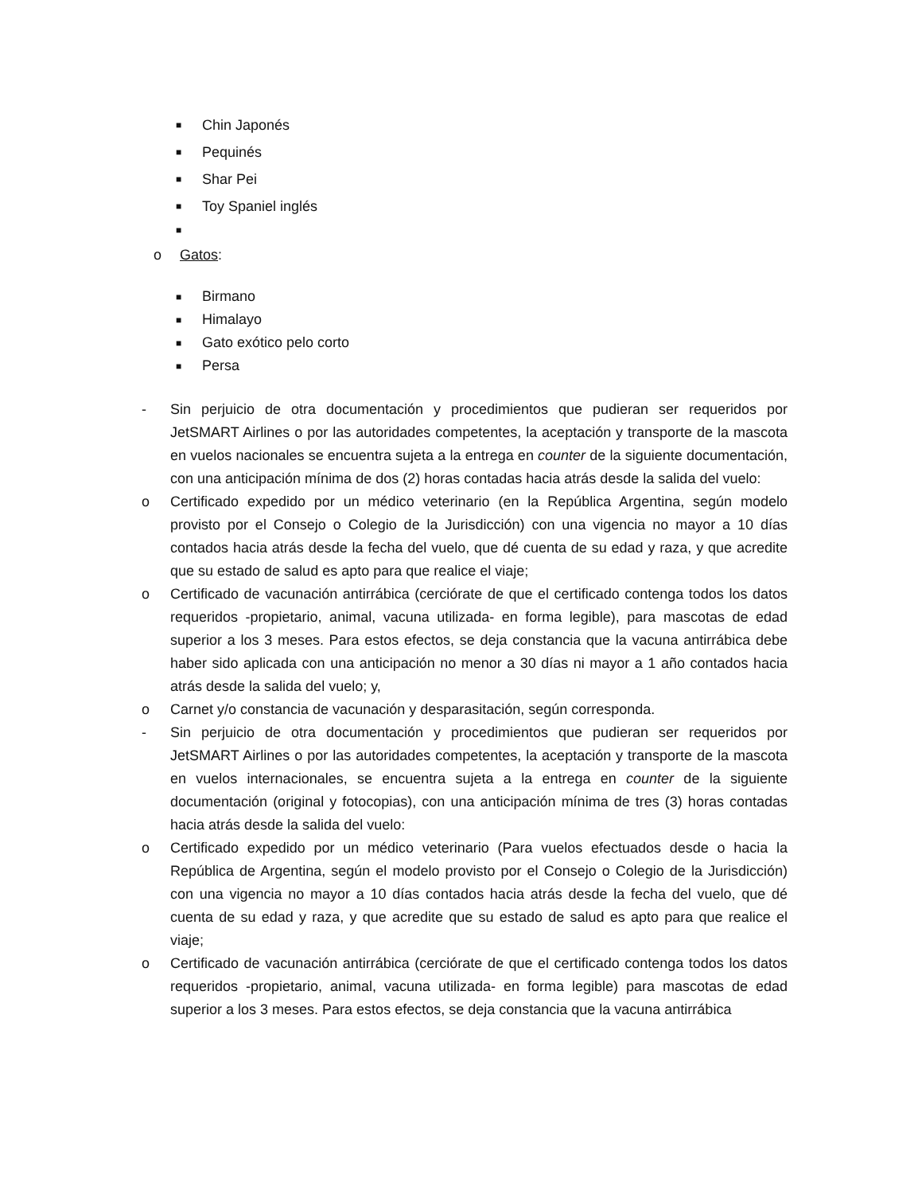■ Chin Japonés
■ Pequinés
■ Shar Pei
■ Toy Spaniel inglés
■
o Gatos:
■ Birmano
■ Himalayo
■ Gato exótico pelo corto
■ Persa
- Sin perjuicio de otra documentación y procedimientos que pudieran ser requeridos por JetSMART Airlines o por las autoridades competentes, la aceptación y transporte de la mascota en vuelos nacionales se encuentra sujeta a la entrega en counter de la siguiente documentación, con una anticipación mínima de dos (2) horas contadas hacia atrás desde la salida del vuelo:
o Certificado expedido por un médico veterinario (en la República Argentina, según modelo provisto por el Consejo o Colegio de la Jurisdicción) con una vigencia no mayor a 10 días contados hacia atrás desde la fecha del vuelo, que dé cuenta de su edad y raza, y que acredite que su estado de salud es apto para que realice el viaje;
o Certificado de vacunación antirrábica (cerciórate de que el certificado contenga todos los datos requeridos -propietario, animal, vacuna utilizada- en forma legible), para mascotas de edad superior a los 3 meses. Para estos efectos, se deja constancia que la vacuna antirrábica debe haber sido aplicada con una anticipación no menor a 30 días ni mayor a 1 año contados hacia atrás desde la salida del vuelo; y,
o Carnet y/o constancia de vacunación y desparasitación, según corresponda.
- Sin perjuicio de otra documentación y procedimientos que pudieran ser requeridos por JetSMART Airlines o por las autoridades competentes, la aceptación y transporte de la mascota en vuelos internacionales, se encuentra sujeta a la entrega en counter de la siguiente documentación (original y fotocopias), con una anticipación mínima de tres (3) horas contadas hacia atrás desde la salida del vuelo:
o Certificado expedido por un médico veterinario (Para vuelos efectuados desde o hacia la República de Argentina, según el modelo provisto por el Consejo o Colegio de la Jurisdicción) con una vigencia no mayor a 10 días contados hacia atrás desde la fecha del vuelo, que dé cuenta de su edad y raza, y que acredite que su estado de salud es apto para que realice el viaje;
o Certificado de vacunación antirrábica (cerciórate de que el certificado contenga todos los datos requeridos -propietario, animal, vacuna utilizada- en forma legible) para mascotas de edad superior a los 3 meses. Para estos efectos, se deja constancia que la vacuna antirrábica